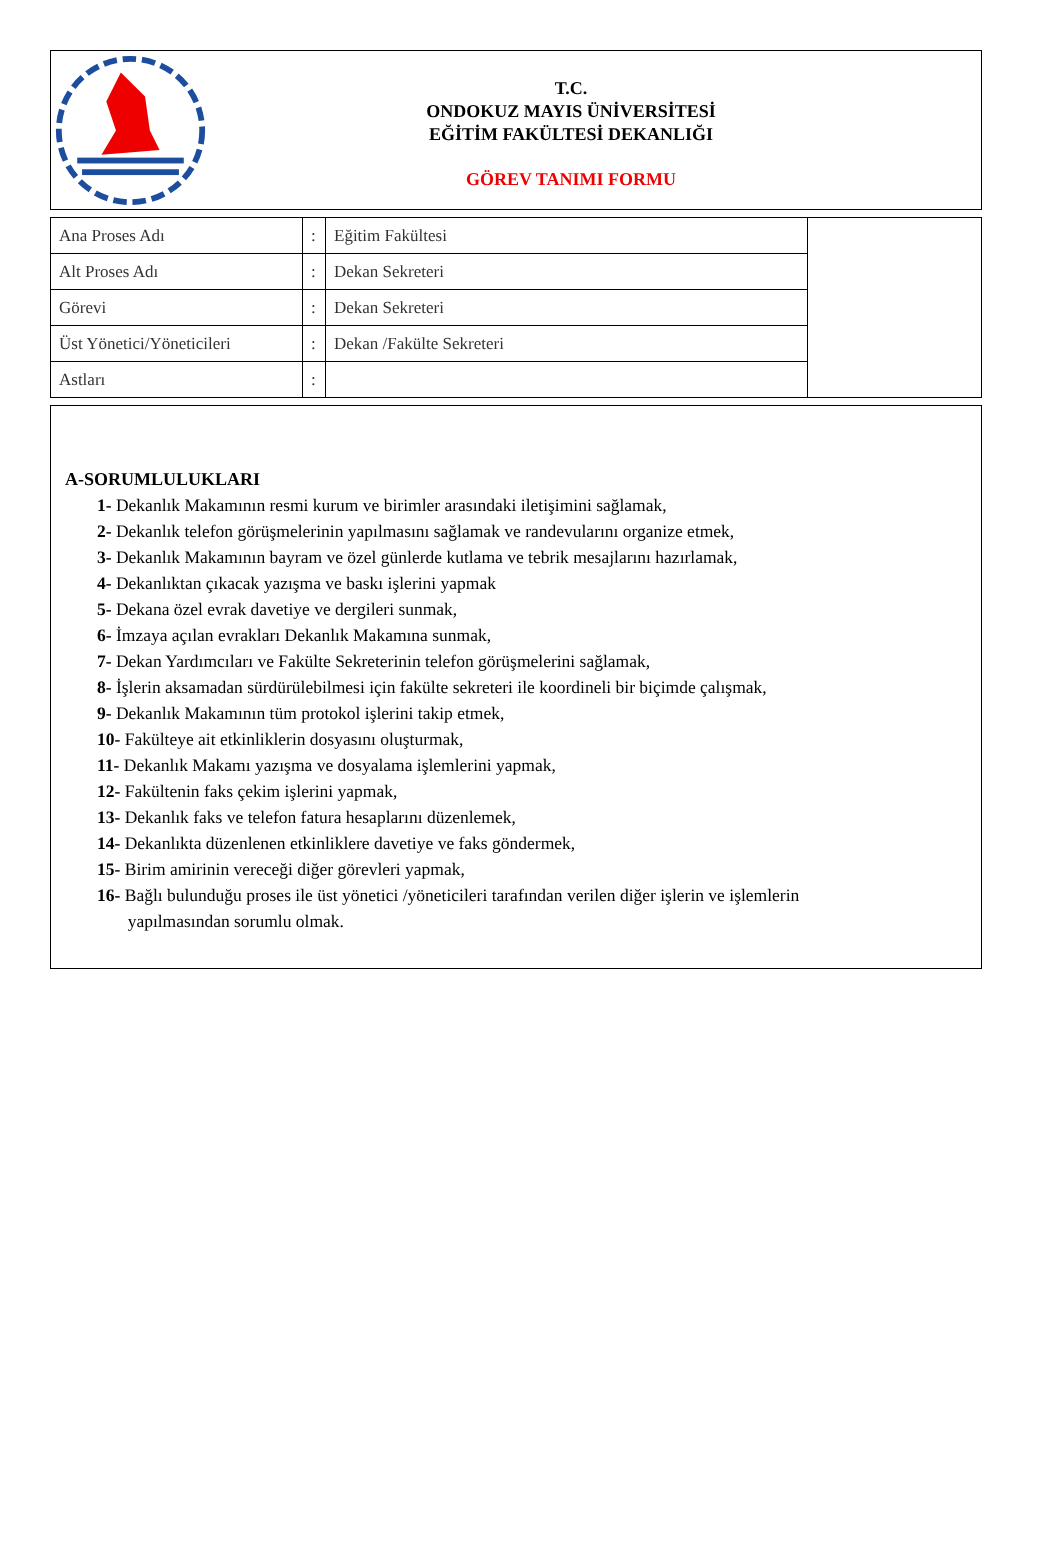T.C.
ONDOKUZ MAYIS ÜNİVERSİTESİ
EĞİTİM FAKÜLTESİ DEKANLIĞI
GÖREV TANIMI FORMU
| Ana Proses Adı | : | Eğitim Fakültesi | |
| Alt Proses Adı | : | Dekan Sekreteri | |
| Görevi | : | Dekan Sekreteri | |
| Üst Yönetici/Yöneticileri | : | Dekan /Fakülte Sekreteri | |
| Astları | : | | |
A-SORUMLULUKLARI
1- Dekanlık Makamının resmi kurum ve birimler arasındaki iletişimini sağlamak,
2- Dekanlık telefon görüşmelerinin yapılmasını sağlamak ve randevularını organize etmek,
3- Dekanlık Makamının bayram ve özel günlerde kutlama ve tebrik mesajlarını hazırlamak,
4- Dekanlıktan çıkacak yazışma ve baskı işlerini yapmak
5- Dekana özel evrak davetiye ve dergileri sunmak,
6- İmzaya açılan evrakları Dekanlık Makamına sunmak,
7- Dekan Yardımcıları ve Fakülte Sekreterinin telefon görüşmelerini sağlamak,
8- İşlerin aksamadan sürdürülebilmesi için fakülte sekreteri ile koordineli bir biçimde çalışmak,
9- Dekanlık Makamının tüm protokol işlerini takip etmek,
10- Fakülteye ait etkinliklerin dosyasını oluşturmak,
11- Dekanlık Makamı yazışma ve dosyalama işlemlerini yapmak,
12- Fakültenin faks çekim işlerini yapmak,
13- Dekanlık faks ve telefon fatura hesaplarını düzenlemek,
14- Dekanlıkta düzenlenen etkinliklere davetiye ve faks göndermek,
15- Birim amirinin vereceği diğer görevleri yapmak,
16- Bağlı bulunduğu proses ile üst yönetici /yöneticileri tarafından verilen diğer işlerin ve işlemlerin
yapılmasından sorumlu olmak.